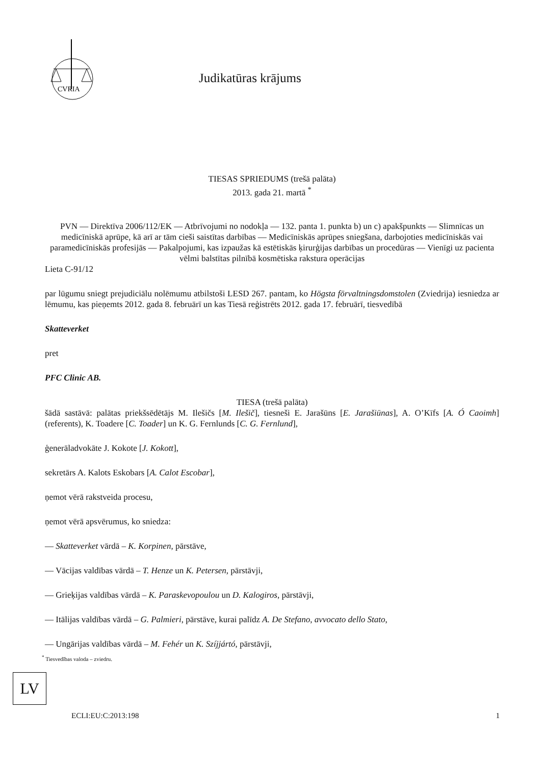CVRIA
Judikatūras krājums
TIESAS SPRIEDUMS (trešā palāta)
2013. gada 21. martā <sup>*</sup>
PVN — Direktīva 2006/112/EK — Atbrīvojumi no nodokļa — 132. panta 1. punkta b) un c) apakšpunkts — Slimnīcas un medicīniskā aprūpe, kā arī ar tām cieši saistītas darbības — Medicīniskās aprūpes sniegšana, darbojoties medicīniskās vai paramedicīniskās profesijās — Pakalpojumi, kas izpaužas kā estētiskās ķirurģijas darbības un procedūras — Vienīgi uz pacienta vēlmi balstītas pilnībā kosmētiska rakstura operācijas
Lieta C-91/12
par lūgumu sniegt prejudiciālu nolēmumu atbilstoši LESD 267. pantam, ko Högsta förvaltningsdomstolen (Zviedrija) iesniedza ar lēmumu, kas pieņemts 2012. gada 8. februārī un kas Tiesā reģistrēts 2012. gada 17. februārī, tiesvedībā
Skatteverket
pret
PFC Clinic AB.
TIESA (trešā palāta)
šādā sastāvā: palātas priekšsēdētājs M. Ilešičs [M. Ilešič], tiesneši E. Jarašūns [E. Jarašiūnas], A. O’Kīfs [A. Ó Caoimh] (referents), K. Toadere [C. Toader] un K. G. Fernlunds [C. G. Fernlund],
ģenerāladvokāte J. Kokote [J. Kokott],
sekretārs A. Kalots Eskobars [A. Calot Escobar],
ņemot vērā rakstveida procesu,
ņemot vērā apsvērumus, ko sniedza:
— Skatteverket vārdā – K. Korpinen, pārstāve,
— Vācijas valdības vārdā – T. Henze un K. Petersen, pārstāvji,
— Grieķijas valdības vārdā – K. Paraskevopoulou un D. Kalogiros, pārstāvji,
— Itālijas valdības vārdā – G. Palmieri, pārstāve, kurai palīdz A. De Stefano, avvocato dello Stato,
— Ungārijas valdības vārdā – M. Fehér un K. Szíjjártó, pārstāvji,
<sup>*</sup> Tiesvedības valoda – zviedru.
LV
ECLI:EU:C:2013:198 1